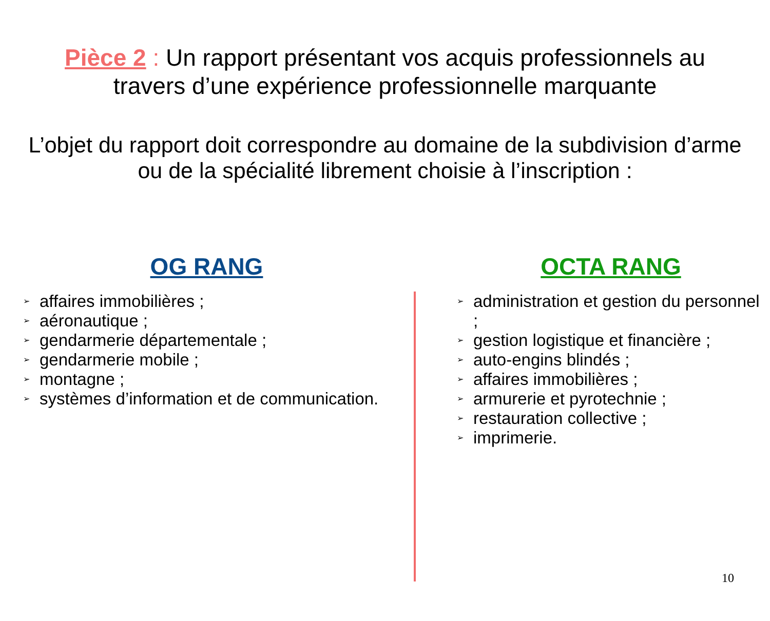Pièce 2 : Un rapport présentant vos acquis professionnels au travers d’une expérience professionnelle marquante
L’objet du rapport doit correspondre au domaine de la subdivision d’arme ou de la spécialité librement choisie à l’inscription :
OG RANG
➢ affaires immobilières ;
➢ aéronautique ;
➢ gendarmerie départementale ;
➢ gendarmerie mobile ;
➢ montagne ;
➢ systèmes d’information et de communication.
OCTA RANG
➢ administration et gestion du personnel ;
➢ gestion logistique et financière ;
➢ auto-engins blindés ;
➢ affaires immobilières ;
➢ armurerie et pyrotechnie ;
➢ restauration collective ;
➢ imprimerie.
10